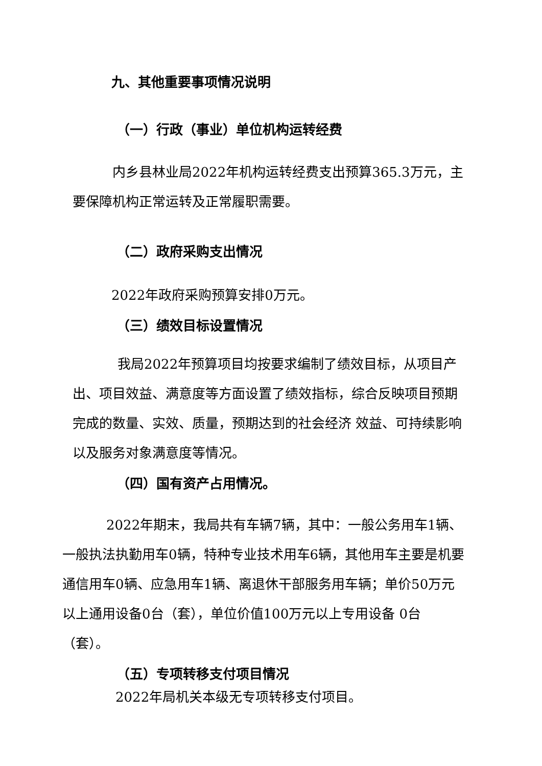九、其他重要事项情况说明
（一）行政（事业）单位机构运转经费
内乡县林业局2022年机构运转经费支出预算365.3万元，主要保障机构正常运转及正常履职需要。
（二）政府采购支出情况
2022年政府采购预算安排0万元。
（三）绩效目标设置情况
我局2022年预算项目均按要求编制了绩效目标，从项目产出、项目效益、满意度等方面设置了绩效指标，综合反映项目预期完成的数量、实效、质量，预期达到的社会经济 效益、可持续影响以及服务对象满意度等情况。
（四）国有资产占用情况。
2022年期末，我局共有车辆7辆，其中：一般公务用车1辆、一般执法执勤用车0辆，特种专业技术用车6辆，其他用车主要是机要通信用车0辆、应急用车1辆、离退休干部服务用车辆；单价50万元以上通用设备0台（套），单位价值100万元以上专用设备 0台（套）。
（五）专项转移支付项目情况
2022年局机关本级无专项转移支付项目。